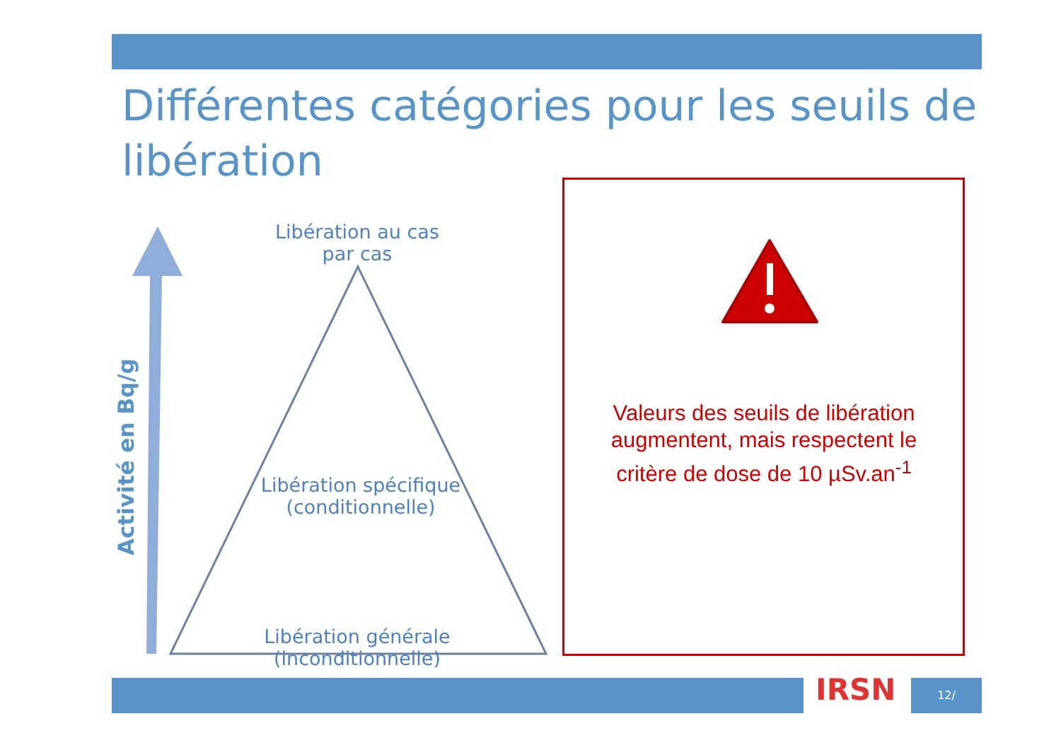Différentes catégories pour les seuils de libération
Activité en Bq/g
Libération au cas
par cas
Libération spécifique
(conditionnelle)
Libération générale (inconditionnelle)
Valeurs des seuils de libération augmentent, mais respectent le critère de dose de 10 µSv.an<sup>-1</sup>
IRSN 12/